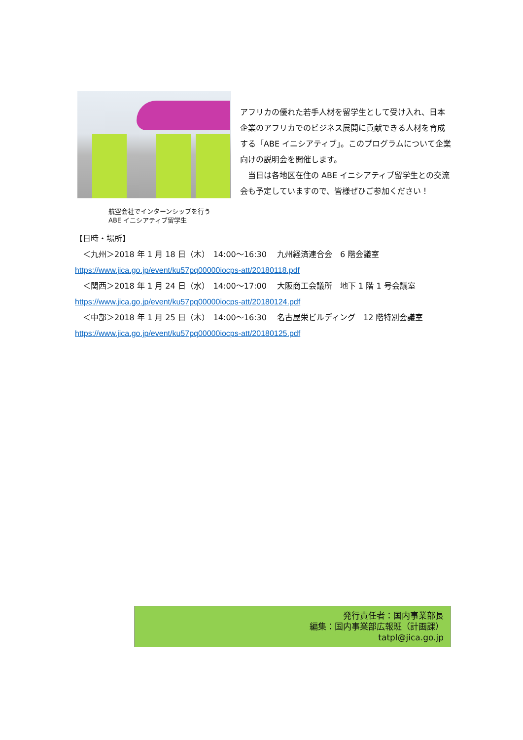アフリカの優れた若手人材を留学生として受け入れ、日本企業のアフリカでのビジネス展開に貢献できる人材を育成する「ABE イニシアティブ」。このプログラムについて企業向けの説明会を開催します。
　当日は各地区在住の ABE イニシアティブ留学生との交流会も予定していますので、皆様ぜひご参加ください！
航空会社でインターンシップを行う
ABE イニシアティブ留学生
【日時・場所】
　＜九州＞2018 年 1 月 18 日（木）　14:00〜16:30　 九州経済連合会　6 階会議室 https://www.jica.go.jp/event/ku57pq00000iocps-att/20180118.pdf
　＜関西＞2018 年 1 月 24 日（水）　14:00〜17:00　 大阪商工会議所　地下 1 階 1 号会議室
https://www.jica.go.jp/event/ku57pq00000iocps-att/20180124.pdf
　＜中部＞2018 年 1 月 25 日（木）　14:00〜16:30　 名古屋栄ビルディング　12 階特別会議室
https://www.jica.go.jp/event/ku57pq00000iocps-att/20180125.pdf
発行責任者：国内事業部長
編集：国内事業部広報班（計画課）
tatpl@jica.go.jp